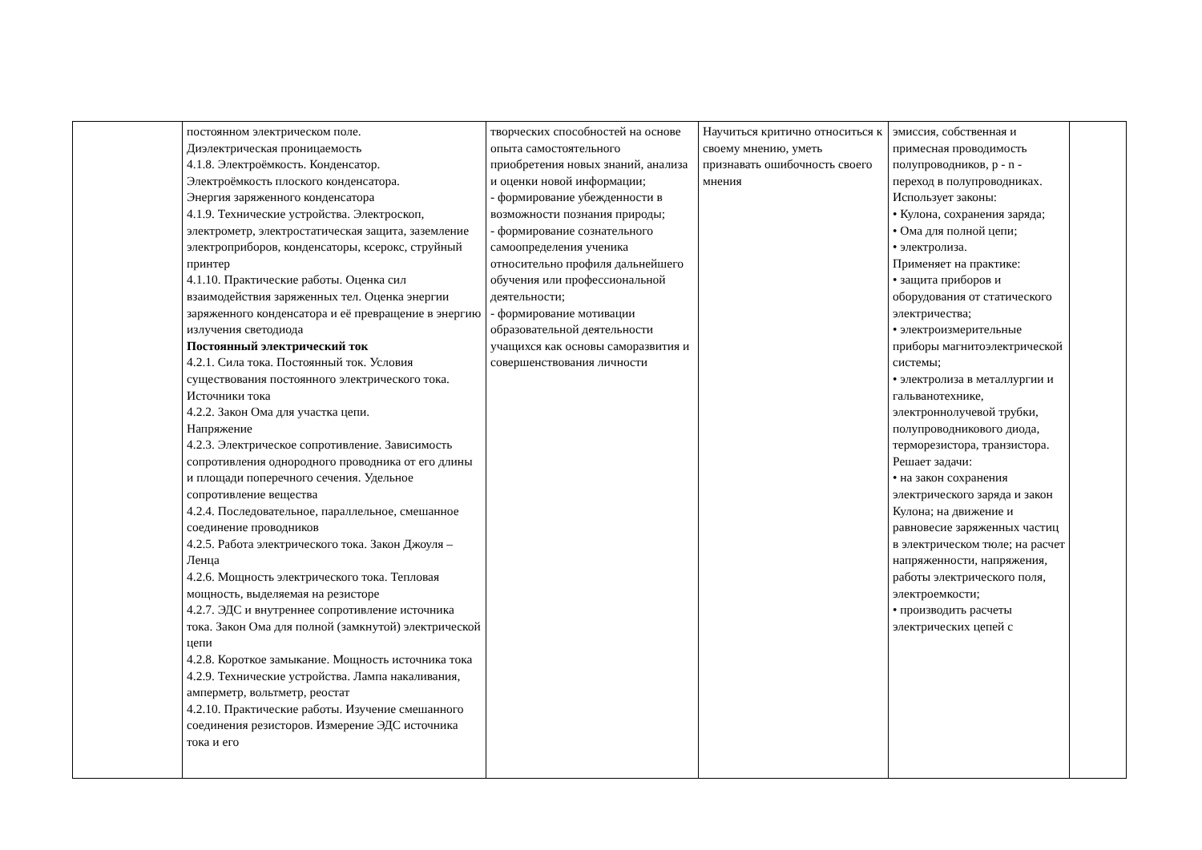| | постоянном электрическом поле. Диэлектрическая проницаемость 4.1.8. Электроёмкость. Конденсатор. Электроёмкость плоского конденсатора. Энергия заряженного конденсатора 4.1.9. Технические устройства. Электроскоп, электрометр, электростатическая защита, заземление электроприборов, конденсаторы, ксерокс, струйный принтер 4.1.10. Практические работы. Оценка сил взаимодействия заряженных тел. Оценка энергии заряженного конденсатора и её превращение в энергию излучения светодиода Постоянный электрический ток 4.2.1. Сила тока. Постоянный ток. Условия существования постоянного электрического тока. Источники тока 4.2.2. Закон Ома для участка цепи. Напряжение 4.2.3. Электрическое сопротивление. Зависимость сопротивления однородного проводника от его длины и площади поперечного сечения. Удельное сопротивление вещества 4.2.4. Последовательное, параллельное, смешанное соединение проводников 4.2.5. Работа электрического тока. Закон Джоуля – Ленца 4.2.6. Мощность электрического тока. Тепловая мощность, выделяемая на резисторе 4.2.7. ЭДС и внутреннее сопротивление источника тока. Закон Ома для полной (замкнутой) электрической цепи 4.2.8. Короткое замыкание. Мощность источника тока 4.2.9. Технические устройства. Лампа накаливания, амперметр, вольтметр, реостат 4.2.10. Практические работы. Изучение смешанного соединения резисторов. Измерение ЭДС источника тока и его | творческих способностей на основе опыта самостоятельного приобретения новых знаний, анализа и оценки новой информации; - формирование убежденности в возможности познания природы; - формирование сознательного самоопределения ученика относительно профиля дальнейшего обучения или профессиональной деятельности; - формирование мотивации образовательной деятельности учащихся как основы саморазвития и совершенствования личности | Научиться критично относиться к своему мнению, уметь признавать ошибочность своего мнения | эмиссия, собственная и примесная проводимость полупроводников, p - n - переход в полупроводниках. Использует законы: • Кулона, сохранения заряда; • Ома для полной цепи; • электролиза. Применяет на практике: • защита приборов и оборудования от статического электричества; • электроизмерительные приборы магнитоэлектрической системы; • электролиза в металлургии и гальванотехнике, электроннолучевой трубки, полупроводникового диода, терморезистора, транзистора. Решает задачи: • на закон сохранения электрического заряда и закон Кулона; на движение и равновесие заряженных частиц в электрическом тюле; на расчет напряженности, напряжения, работы электрического поля, электроемкости; • производить расчеты электрических цепей с | |